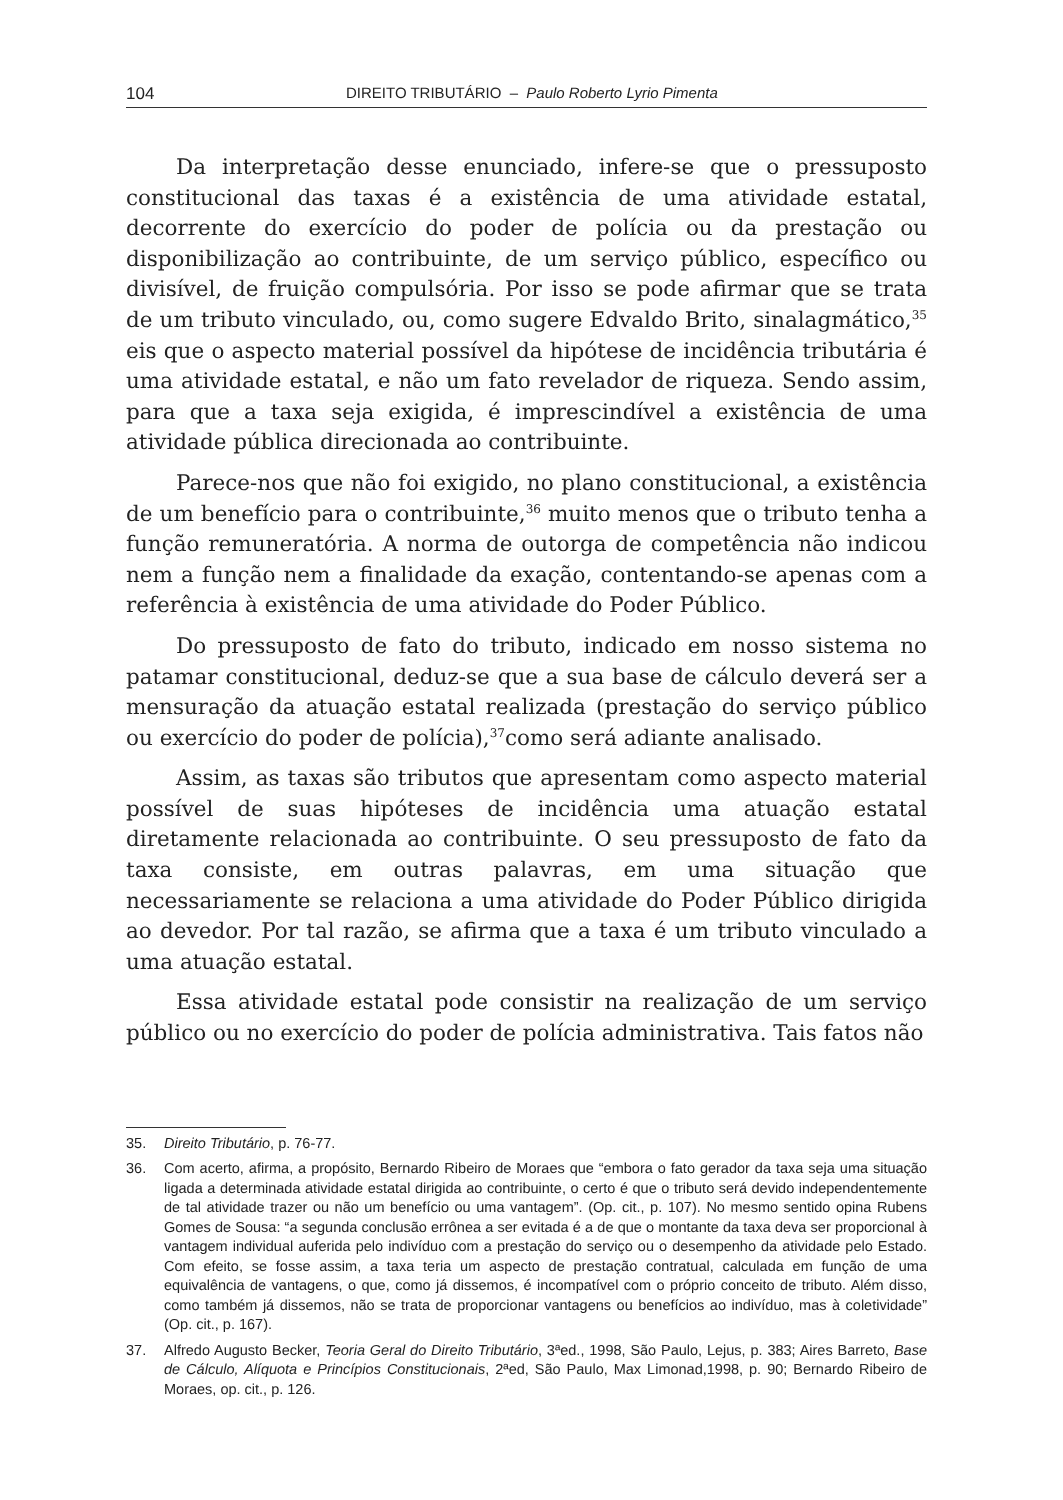104 DIREITO TRIBUTÁRIO – Paulo Roberto Lyrio Pimenta
Da interpretação desse enunciado, infere-se que o pressuposto constitucional das taxas é a existência de uma atividade estatal, decorrente do exercício do poder de polícia ou da prestação ou disponibilização ao contribuinte, de um serviço público, específico ou divisível, de fruição compulsória. Por isso se pode afirmar que se trata de um tributo vinculado, ou, como sugere Edvaldo Brito, sinalagmático,<sup>35</sup> eis que o aspecto material possível da hipótese de incidência tributária é uma atividade estatal, e não um fato revelador de riqueza. Sendo assim, para que a taxa seja exigida, é imprescindível a existência de uma atividade pública direcionada ao contribuinte.
Parece-nos que não foi exigido, no plano constitucional, a existência de um benefício para o contribuinte,<sup>36</sup> muito menos que o tributo tenha a função remuneratória. A norma de outorga de competência não indicou nem a função nem a finalidade da exação, contentando-se apenas com a referência à existência de uma atividade do Poder Público.
Do pressuposto de fato do tributo, indicado em nosso sistema no patamar constitucional, deduz-se que a sua base de cálculo deverá ser a mensuração da atuação estatal realizada (prestação do serviço público ou exercício do poder de polícia),<sup>37</sup>como será adiante analisado.
Assim, as taxas são tributos que apresentam como aspecto material possível de suas hipóteses de incidência uma atuação estatal diretamente relacionada ao contribuinte. O seu pressuposto de fato da taxa consiste, em outras palavras, em uma situação que necessariamente se relaciona a uma atividade do Poder Público dirigida ao devedor. Por tal razão, se afirma que a taxa é um tributo vinculado a uma atuação estatal.
Essa atividade estatal pode consistir na realização de um serviço público ou no exercício do poder de polícia administrativa. Tais fatos não
35. Direito Tributário, p. 76-77.
36. Com acerto, afirma, a propósito, Bernardo Ribeiro de Moraes que “embora o fato gerador da taxa seja uma situação ligada a determinada atividade estatal dirigida ao contribuinte, o certo é que o tributo será devido independentemente de tal atividade trazer ou não um benefício ou uma vantagem”. (Op. cit., p. 107). No mesmo sentido opina Rubens Gomes de Sousa: “a segunda conclusão errônea a ser evitada é a de que o montante da taxa deva ser proporcional à vantagem individual auferida pelo indivíduo com a prestação do serviço ou o desempenho da atividade pelo Estado. Com efeito, se fosse assim, a taxa teria um aspecto de prestação contratual, calculada em função de uma equivalência de vantagens, o que, como já dissemos, é incompatível com o próprio conceito de tributo. Além disso, como também já dissemos, não se trata de proporcionar vantagens ou benefícios ao indivíduo, mas à coletividade” (Op. cit., p. 167).
37. Alfredo Augusto Becker, Teoria Geral do Direito Tributário, 3ªed., 1998, São Paulo, Lejus, p. 383; Aires Barreto, Base de Cálculo, Alíquota e Princípios Constitucionais, 2ªed, São Paulo, Max Limonad,1998, p. 90; Bernardo Ribeiro de Moraes, op. cit., p. 126.